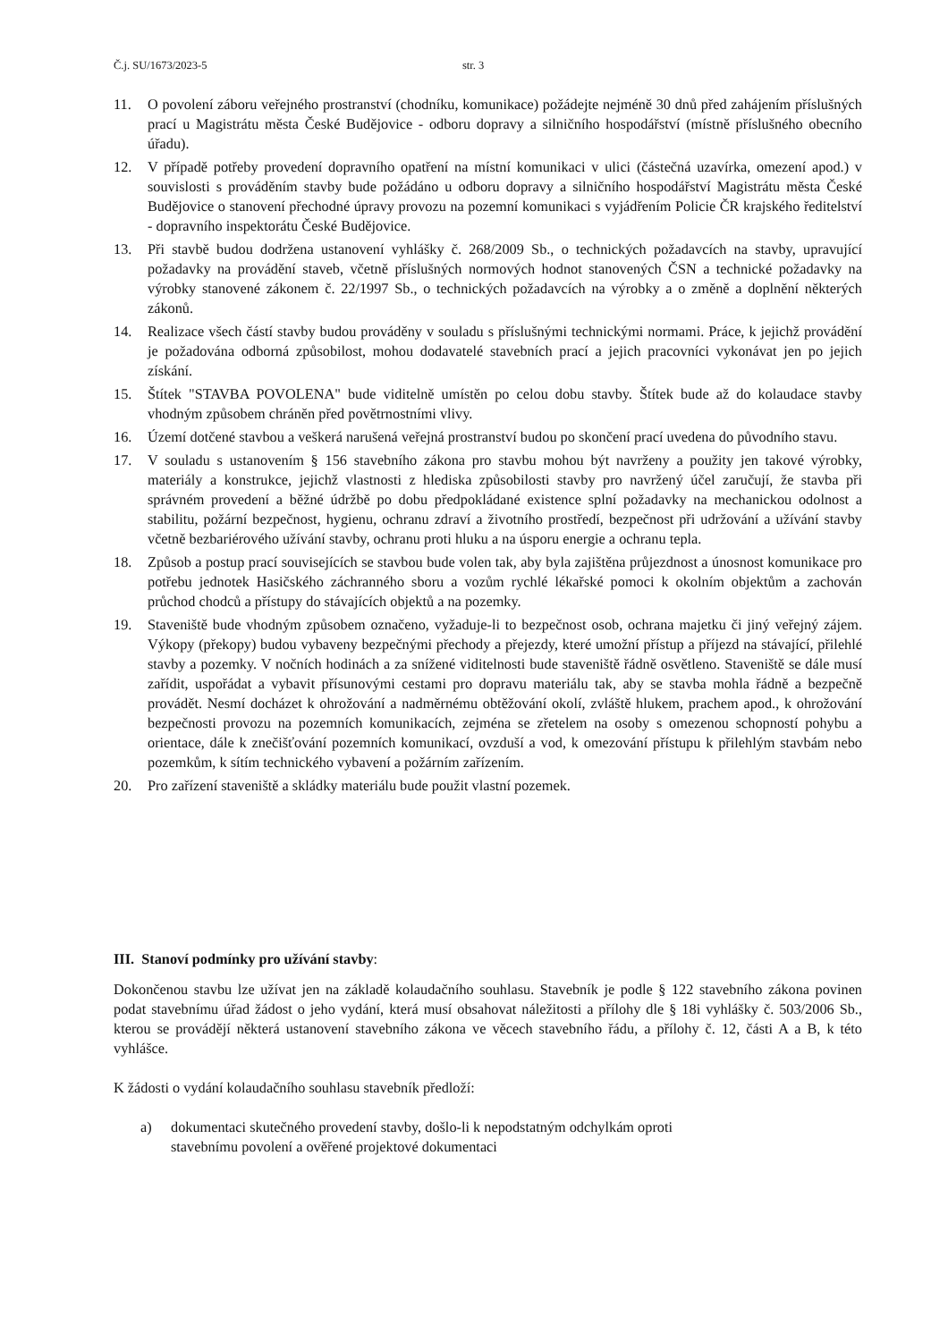Č.j. SU/1673/2023-5 str. 3
11. O povolení záboru veřejného prostranství (chodníku, komunikace) požádejte nejméně 30 dnů před zahájením příslušných prací u Magistrátu města České Budějovice - odboru dopravy a silničního hospodářství (místně příslušného obecního úřadu).
12. V případě potřeby provedení dopravního opatření na místní komunikaci v ulici (částečná uzavírka, omezení apod.) v souvislosti s prováděním stavby bude požádáno u odboru dopravy a silničního hospodářství Magistrátu města České Budějovice o stanovení přechodné úpravy provozu na pozemní komunikaci s vyjádřením Policie ČR krajského ředitelství - dopravního inspektorátu České Budějovice.
13. Při stavbě budou dodržena ustanovení vyhlášky č. 268/2009 Sb., o technických požadavcích na stavby, upravující požadavky na provádění staveb, včetně příslušných normových hodnot stanovených ČSN a technické požadavky na výrobky stanovené zákonem č. 22/1997 Sb., o technických požadavcích na výrobky a o změně a doplnění některých zákonů.
14. Realizace všech částí stavby budou prováděny v souladu s příslušnými technickými normami. Práce, k jejichž provádění je požadována odborná způsobilost, mohou dodavatelé stavebních prací a jejich pracovníci vykonávat jen po jejich získání.
15. Štítek "STAVBA POVOLENA" bude viditelně umístěn po celou dobu stavby. Štítek bude až do kolaudace stavby vhodným způsobem chráněn před povětrnostními vlivy.
16. Území dotčené stavbou a veškerá narušená veřejná prostranství budou po skončení prací uvedena do původního stavu.
17. V souladu s ustanovením § 156 stavebního zákona pro stavbu mohou být navrženy a použity jen takové výrobky, materiály a konstrukce, jejichž vlastnosti z hlediska způsobilosti stavby pro navržený účel zaručují, že stavba při správném provedení a běžné údržbě po dobu předpokládané existence splní požadavky na mechanickou odolnost a stabilitu, požární bezpečnost, hygienu, ochranu zdraví a životního prostředí, bezpečnost při udržování a užívání stavby včetně bezbariérového užívání stavby, ochranu proti hluku a na úsporu energie a ochranu tepla.
18. Způsob a postup prací souvisejících se stavbou bude volen tak, aby byla zajištěna průjezdnost a únosnost komunikace pro potřebu jednotek Hasičského záchranného sboru a vozům rychlé lékařské pomoci k okolním objektům a zachován průchod chodců a přístupy do stávajících objektů a na pozemky.
19. Staveniště bude vhodným způsobem označeno, vyžaduje-li to bezpečnost osob, ochrana majetku či jiný veřejný zájem. Výkopy (překopy) budou vybaveny bezpečnými přechody a přejezdy, které umožní přístup a příjezd na stávající, přilehlé stavby a pozemky. V nočních hodinách a za snížené viditelnosti bude staveniště řádně osvětleno. Staveniště se dále musí zařídit, uspořádat a vybavit přísunovými cestami pro dopravu materiálu tak, aby se stavba mohla řádně a bezpečně provádět. Nesmí docházet k ohrožování a nadměrnému obtěžování okolí, zvláště hlukem, prachem apod., k ohrožování bezpečnosti provozu na pozemních komunikacích, zejména se zřetelem na osoby s omezenou schopností pohybu a orientace, dále k znečišťování pozemních komunikací, ovzduší a vod, k omezování přístupu k přilehlým stavbám nebo pozemkům, k sítím technického vybavení a požárním zařízením.
20. Pro zařízení staveniště a skládky materiálu bude použit vlastní pozemek.
III. Stanoví podmínky pro užívání stavby:
Dokončenou stavbu lze užívat jen na základě kolaudačního souhlasu. Stavebník je podle § 122 stavebního zákona povinen podat stavebnímu úřad žádost o jeho vydání, která musí obsahovat náležitosti a přílohy dle § 18i vyhlášky č. 503/2006 Sb., kterou se provádějí některá ustanovení stavebního zákona ve věcech stavebního řádu, a přílohy č. 12, části A a B, k této vyhlášce.
K žádosti o vydání kolaudačního souhlasu stavebník předloží:
a) dokumentaci skutečného provedení stavby, došlo-li k nepodstatným odchylkám oproti
stavebnímu povolení a ověřené projektové dokumentaci